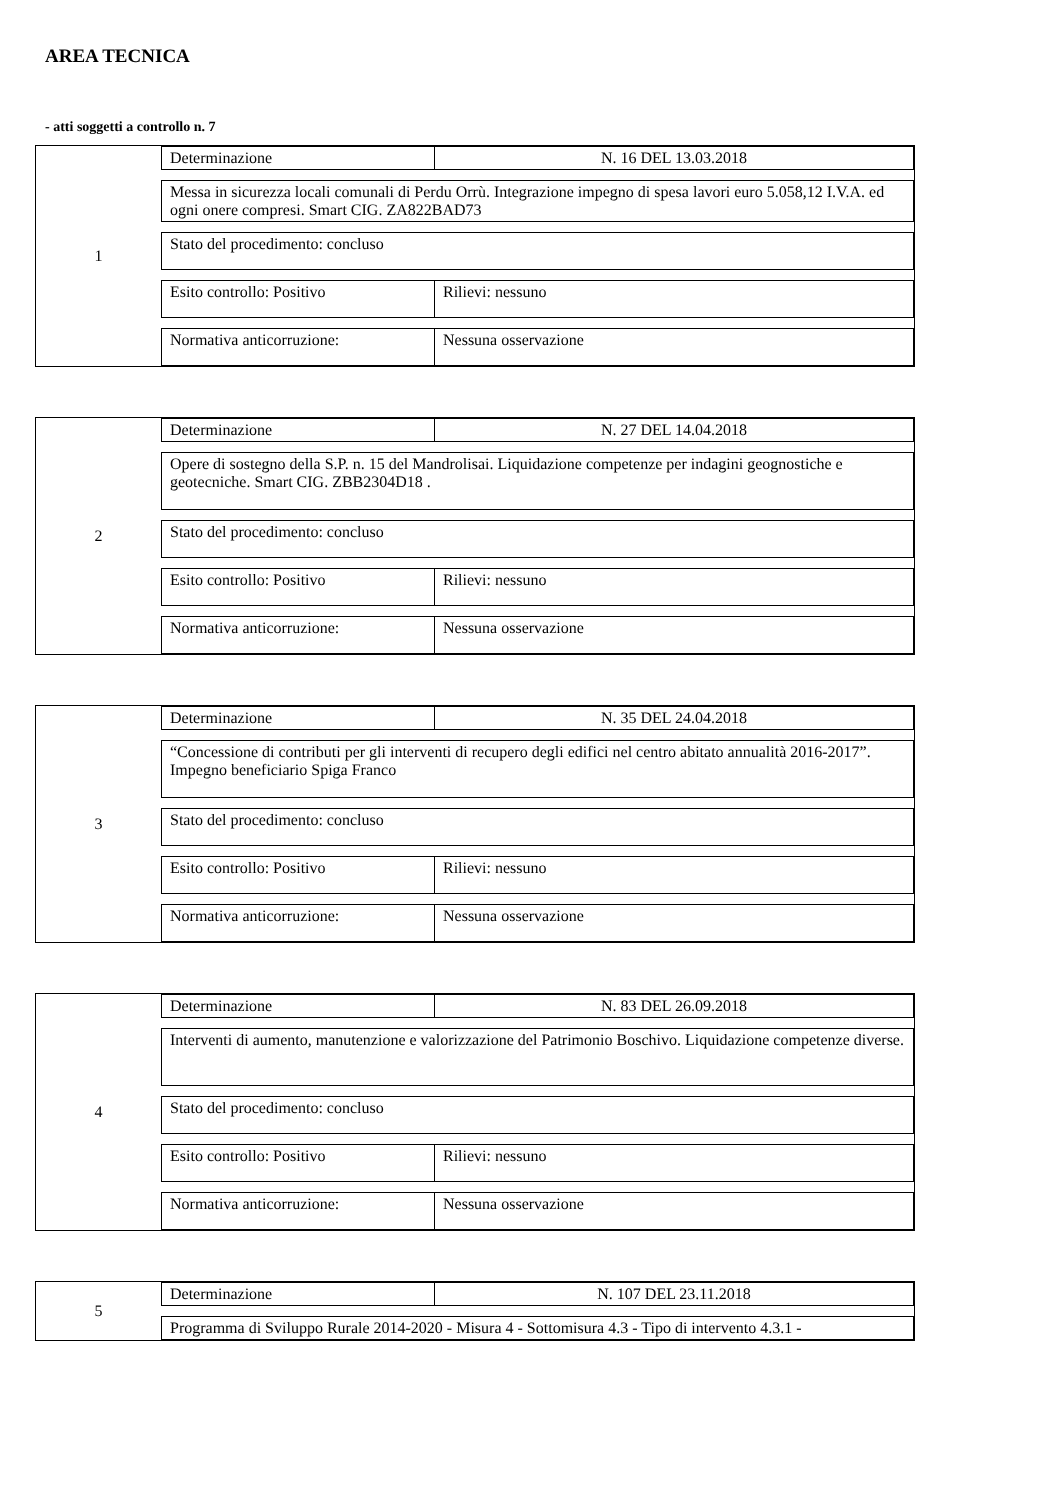AREA TECNICA
- atti soggetti a controllo n. 7
1 Determinazione N. 16 DEL 13.03.2018
Messa in sicurezza locali comunali di Perdu Orrù. Integrazione impegno di spesa lavori euro 5.058,12 I.V.A. ed ogni onere compresi. Smart CIG. ZA822BAD73
Stato del procedimento: concluso
Esito controllo: Positivo Rilievi: nessuno
Normativa anticorruzione: Nessuna osservazione
2 Determinazione N. 27 DEL 14.04.2018
Opere di sostegno della S.P. n. 15 del Mandrolisai. Liquidazione competenze per indagini geognostiche e geotecniche. Smart CIG. ZBB2304D18 .
Stato del procedimento: concluso
Esito controllo: Positivo Rilievi: nessuno
Normativa anticorruzione: Nessuna osservazione
3 Determinazione N. 35 DEL 24.04.2018
“Concessione di contributi per gli interventi di recupero degli edifici nel centro abitato annualità 2016-2017”. Impegno beneficiario Spiga Franco
Stato del procedimento: concluso
Esito controllo: Positivo Rilievi: nessuno
Normativa anticorruzione: Nessuna osservazione
4 Determinazione N. 83 DEL 26.09.2018
Interventi di aumento, manutenzione e valorizzazione del Patrimonio Boschivo. Liquidazione competenze diverse.
Stato del procedimento: concluso
Esito controllo: Positivo Rilievi: nessuno
Normativa anticorruzione: Nessuna osservazione
5 Determinazione N. 107 DEL 23.11.2018
Programma di Sviluppo Rurale 2014-2020 - Misura 4 - Sottomisura 4.3 - Tipo di intervento 4.3.1 -